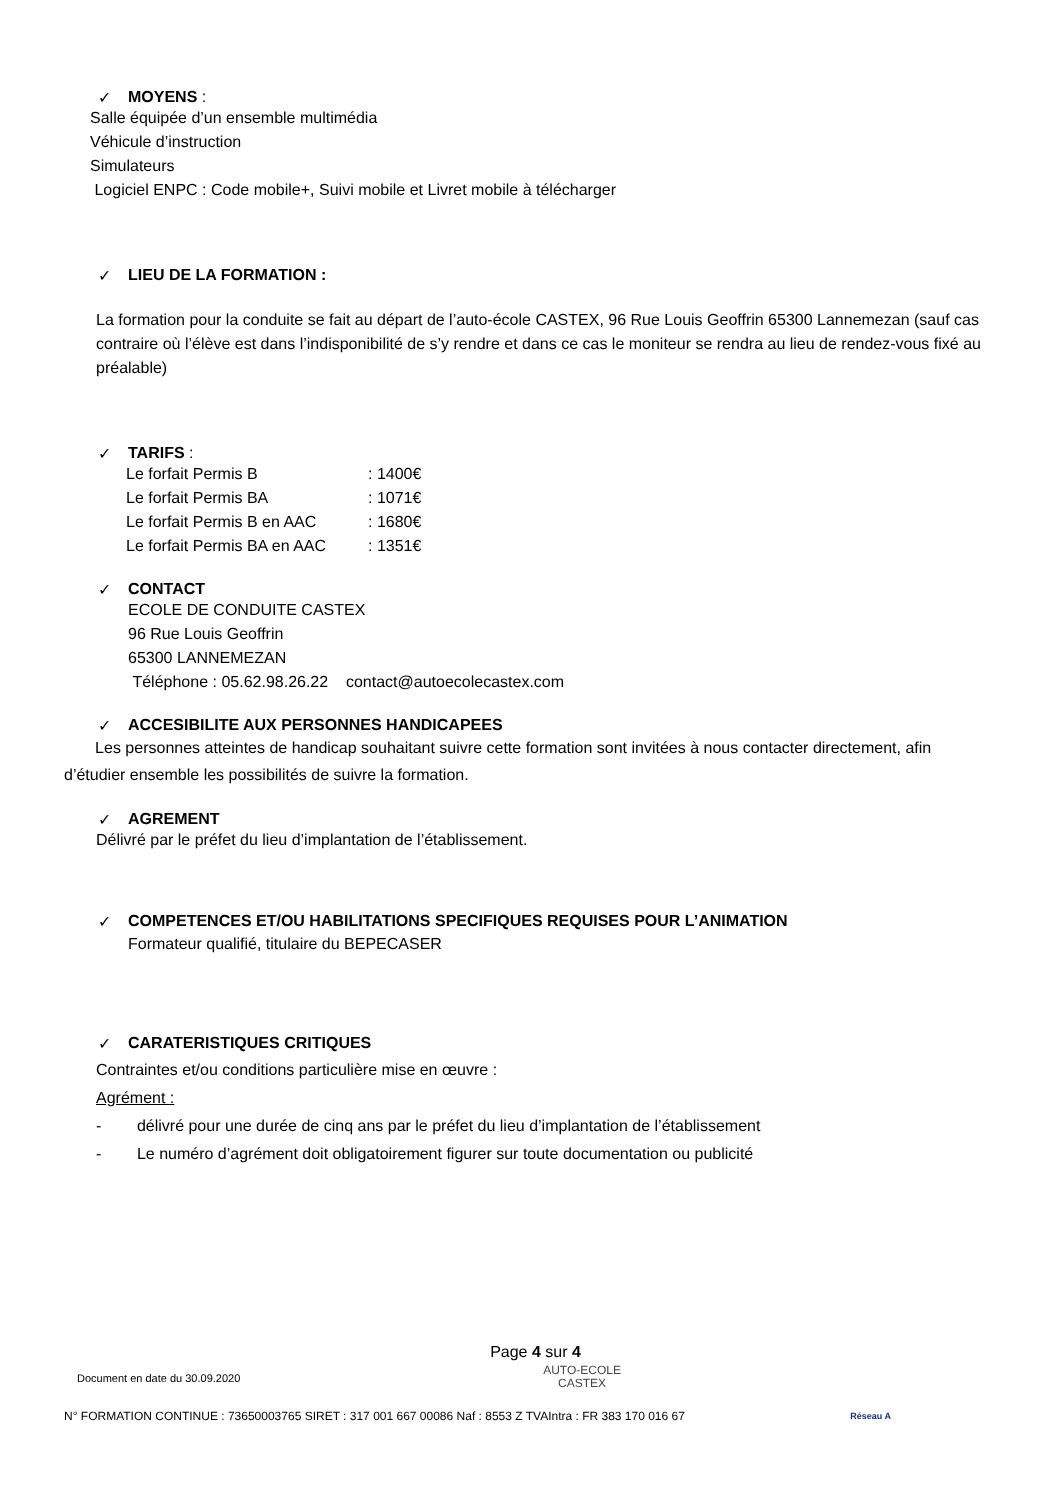✓ MOYENS :
Salle équipée d’un ensemble multimédia
Véhicule d’instruction
Simulateurs
Logiciel ENPC : Code mobile+, Suivi mobile et Livret mobile à télécharger
✓ LIEU DE LA FORMATION :
La formation pour la conduite se fait au départ de l’auto-école CASTEX, 96 Rue Louis Geoffrin 65300 Lannemezan (sauf cas contraire où l’élève est dans l’indisponibilité de s’y rendre et dans ce cas le moniteur se rendra au lieu de rendez-vous fixé au préalable)
✓ TARIFS :
| Le forfait Permis B | : 1400€ |
| Le forfait Permis BA | : 1071€ |
| Le forfait Permis B en AAC | : 1680€ |
| Le forfait Permis BA en AAC | : 1351€ |
✓ CONTACT
ECOLE DE CONDUITE CASTEX
96 Rue Louis Geoffrin
65300 LANNEMEZAN
Téléphone : 05.62.98.26.22 contact@autoecolecastex.com
✓ ACCESIBILITE AUX PERSONNES HANDICAPEES
Les personnes atteintes de handicap souhaitant suivre cette formation sont invitées à nous contacter directement, afin d’étudier ensemble les possibilités de suivre la formation.
✓ AGREMENT
Délivré par le préfet du lieu d’implantation de l’établissement.
✓ COMPETENCES ET/OU HABILITATIONS SPECIFIQUES REQUISES POUR L’ANIMATION
Formateur qualifié, titulaire du BEPECASER
✓ CARATERISTIQUES CRITIQUES
Contraintes et/ou conditions particulière mise en œuvre :
Agrément :
- délivré pour une durée de cinq ans par le préfet du lieu d’implantation de l’établissement
- Le numéro d’agrément doit obligatoirement figurer sur toute documentation ou publicité
Page 4 sur 4
Document en date du 30.09.2020
AUTO-ECOLE
CASTEX
N° FORMATION CONTINUE : 73650003765 SIRET : 317 001 667 00086 Naf : 8553 Z TVAIntra : FR 383 170 016 67
Réseau A